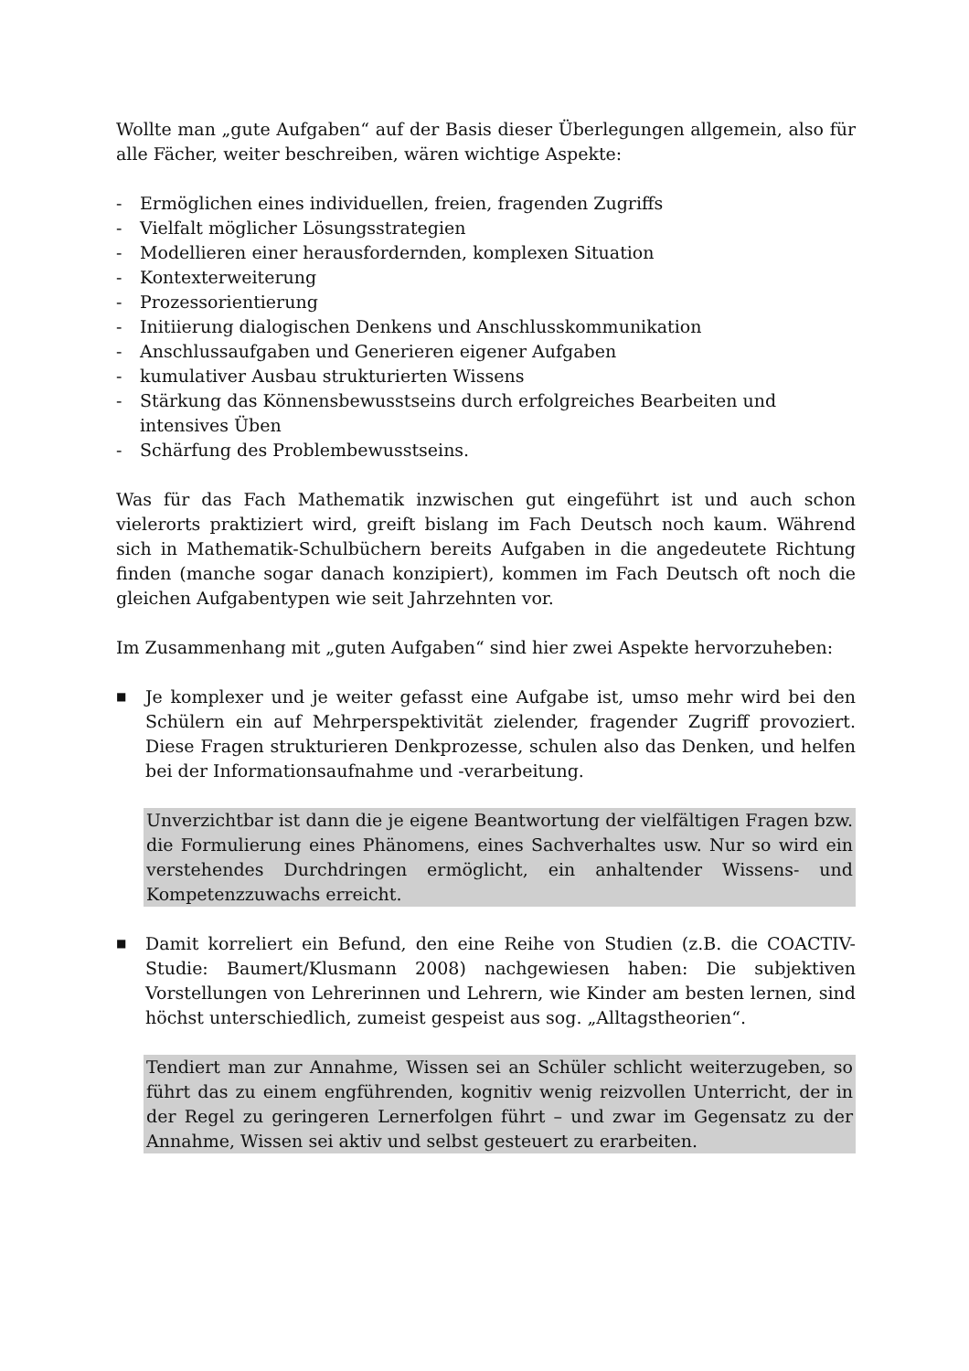Wollte man „gute Aufgaben“ auf der Basis dieser Überlegungen allgemein, also für alle Fächer, weiter beschreiben, wären wichtige Aspekte:
- Ermöglichen eines individuellen, freien, fragenden Zugriffs
- Vielfalt möglicher Lösungsstrategien
- Modellieren einer herausfordernden, komplexen Situation
- Kontexterweiterung
- Prozessorientierung
- Initiierung dialogischen Denkens und Anschlusskommunikation
- Anschlussaufgaben und Generieren eigener Aufgaben
- kumulativer Ausbau strukturierten Wissens
- Stärkung das Könnensbewusstseins durch erfolgreiches Bearbeiten und intensives Üben
- Schärfung des Problembewusstseins.
Was für das Fach Mathematik inzwischen gut eingeführt ist und auch schon vielerorts praktiziert wird, greift bislang im Fach Deutsch noch kaum. Während sich in Mathematik-Schulbüchern bereits Aufgaben in die angedeutete Richtung finden (manche sogar danach konzipiert), kommen im Fach Deutsch oft noch die gleichen Aufgabentypen wie seit Jahrzehnten vor.
Im Zusammenhang mit „guten Aufgaben“ sind hier zwei Aspekte hervorzuheben:
■ Je komplexer und je weiter gefasst eine Aufgabe ist, umso mehr wird bei den Schülern ein auf Mehrperspektivität zielender, fragender Zugriff provoziert. Diese Fragen strukturieren Denkprozesse, schulen also das Denken, und helfen bei der Informationsaufnahme und -verarbeitung.
Unverzichtbar ist dann die je eigene Beantwortung der vielfältigen Fragen bzw. die Formulierung eines Phänomens, eines Sachverhaltes usw. Nur so wird ein verstehendes Durchdringen ermöglicht, ein anhaltender Wissens- und Kompetenzzuwachs erreicht.
■ Damit korreliert ein Befund, den eine Reihe von Studien (z.B. die COACTIV-Studie: Baumert/Klusmann 2008) nachgewiesen haben: Die subjektiven Vorstellungen von Lehrerinnen und Lehrern, wie Kinder am besten lernen, sind höchst unterschiedlich, zumeist gespeist aus sog. „Alltagstheorien“.
Tendiert man zur Annahme, Wissen sei an Schüler schlicht weiterzugeben, so führt das zu einem engführenden, kognitiv wenig reizvollen Unterricht, der in der Regel zu geringeren Lernerfolgen führt – und zwar im Gegensatz zu der Annahme, Wissen sei aktiv und selbst gesteuert zu erarbeiten.